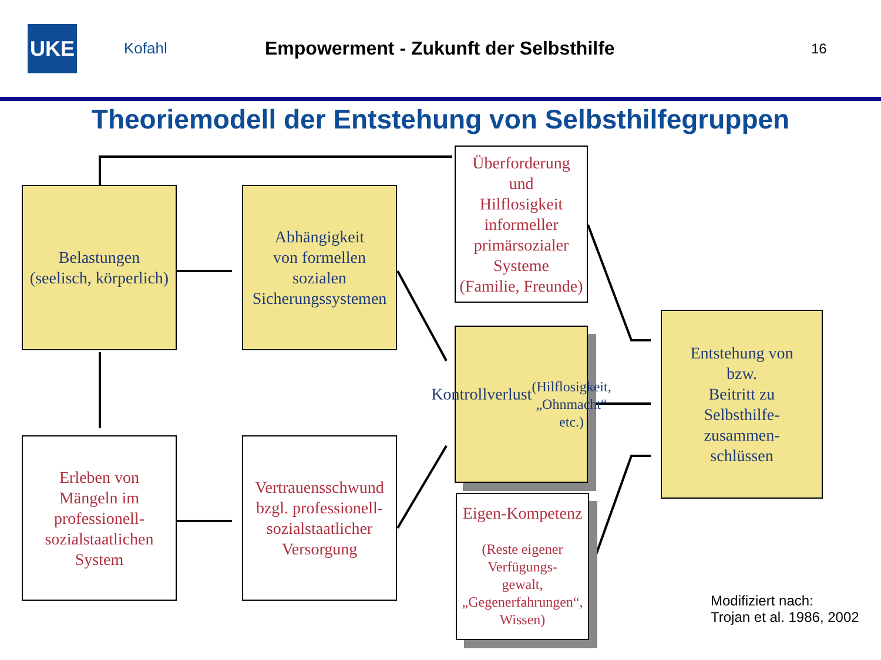UKE
Kofahl
Empowerment - Zukunft der Selbsthilfe
16
Theoriemodell der Entstehung von Selbsthilfegruppen
Belastungen
(seelisch, körperlich)
Abhängigkeit
von formellen
sozialen
Sicherungssystemen
Überforderung
und
Hilflosigkeit
informeller
primärsozialer
Systeme
(Familie, Freunde)
Kontrollverlust
(Hilflosigkeit,
„Ohnmacht“ etc.)
Eigen-Kompetenz
(Reste eigener
Verfügungs-
gewalt,
„Gegenerfahrungen“,
Wissen)
Entstehung von
bzw.
Beitritt zu
Selbsthilfe-
zusammen-
schlüssen
Erleben von
Mängeln im
professionell-
sozialstaatlichen
System
Vertrauensschwund
bzgl. professionell-
sozialstaatlicher
Versorgung
Modifiziert nach:
Trojan et al. 1986, 2002